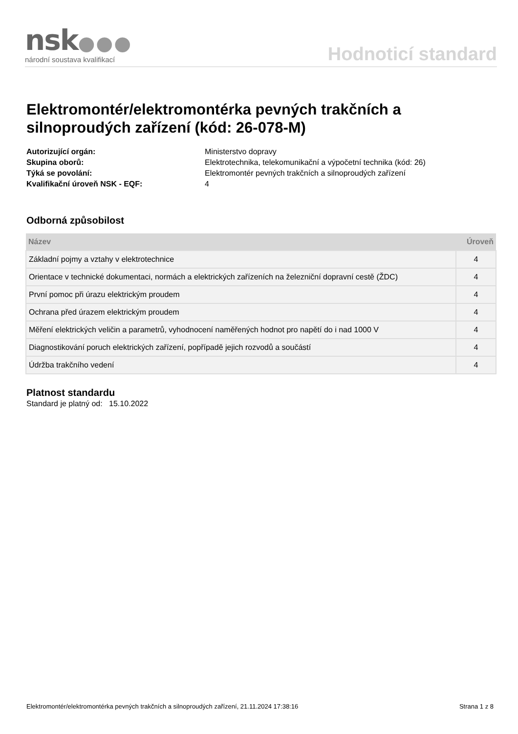nsk●●●
národní soustava kvalifikací
Hodnoticí standard
Elektromontér/elektromontérka pevných trakčních a silnoproudých zařízení (kód: 26-078-M)
Autorizující orgán: Ministerstvo dopravy Skupina oborů: Elektrotechnika, telekomunikační a výpočetní technika (kód: 26) Týká se povolání: Elektromontér pevných trakčních a silnoproudých zařízení Kvalifikační úroveň NSK - EQF: 4
Odborná způsobilost
| Název | Úroveň |
| --- | --- |
| Základní pojmy a vztahy v elektrotechnice | 4 |
| Orientace v technické dokumentaci, normách a elektrických zařízeních na železniční dopravní cestě (ŽDC) | 4 |
| První pomoc při úrazu elektrickým proudem | 4 |
| Ochrana před úrazem elektrickým proudem | 4 |
| Měření elektrických veličin a parametrů, vyhodnocení naměřených hodnot pro napětí do i nad 1000 V | 4 |
| Diagnostikování poruch elektrických zařízení, popřípadě jejich rozvodů a součástí | 4 |
| Údržba trakčního vedení | 4 |
Platnost standardu
Standard je platný od: 15.10.2022
Elektromontér/elektromontérka pevných trakčních a silnoproudých zařízení, 21.11.2024 17:38:16 Strana 1 z 8